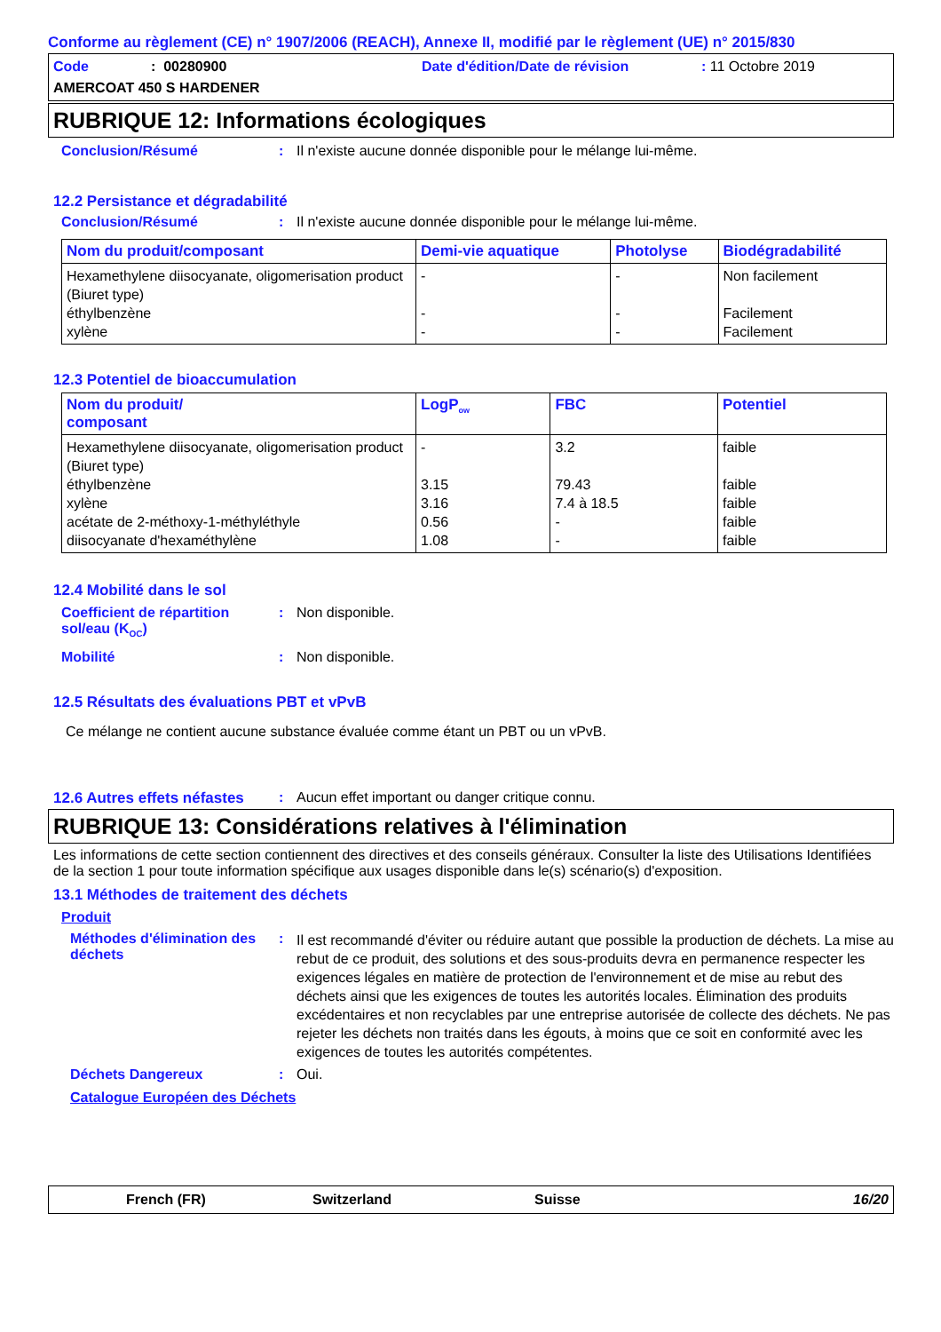Conforme au règlement (CE) n° 1907/2006 (REACH), Annexe II, modifié par le règlement (UE) n° 2015/830
Code: 00280900 Date d'édition/Date de révision: 11 Octobre 2019
AMERCOAT 450 S HARDENER
RUBRIQUE 12: Informations écologiques
Conclusion/Résumé: Il n'existe aucune donnée disponible pour le mélange lui-même.
12.2 Persistance et dégradabilité
Conclusion/Résumé: Il n'existe aucune donnée disponible pour le mélange lui-même.
| Nom du produit/composant | Demi-vie aquatique | Photolyse | Biodégradabilité |
| --- | --- | --- | --- |
| Hexamethylene diisocyanate, oligomerisation product (Biuret type) éthylbenzène xylène | - - - | - - - | Non facilement Facilement Facilement |
12.3 Potentiel de bioaccumulation
| Nom du produit/ composant | LogP<sub>ow</sub> | FBC | Potentiel |
| --- | --- | --- | --- |
| Hexamethylene diisocyanate, oligomerisation product (Biuret type) éthylbenzène xylène acétate de 2-méthoxy-1-méthyléthyle diisocyanate d'hexaméthylène | - 3.15 3.16 0.56 1.08 | 3.2 79.43 7.4 à 18.5 - - | faible faible faible faible faible |
12.4 Mobilité dans le sol
Coefficient de répartition sol/eau (K<sub>OC</sub>): Non disponible.
Mobilité: Non disponible.
12.5 Résultats des évaluations PBT et vPvB
Ce mélange ne contient aucune substance évaluée comme étant un PBT ou un vPvB.
12.6 Autres effets néfastes: Aucun effet important ou danger critique connu.
RUBRIQUE 13: Considérations relatives à l'élimination
Les informations de cette section contiennent des directives et des conseils généraux. Consulter la liste des Utilisations Identifiées de la section 1 pour toute information spécifique aux usages disponible dans le(s) scénario(s) d'exposition.
13.1 Méthodes de traitement des déchets
Produit
Méthodes d'élimination des déchets: Il est recommandé d'éviter ou réduire autant que possible la production de déchets. La mise au rebut de ce produit, des solutions et des sous-produits devra en permanence respecter les exigences légales en matière de protection de l'environnement et de mise au rebut des déchets ainsi que les exigences de toutes les autorités locales. Élimination des produits excédentaires et non recyclables par une entreprise autorisée de collecte des déchets. Ne pas rejeter les déchets non traités dans les égouts, à moins que ce soit en conformité avec les exigences de toutes les autorités compétentes.
Déchets Dangereux: Oui.
Catalogue Européen des Déchets
French (FR) Switzerland Suisse 16/20